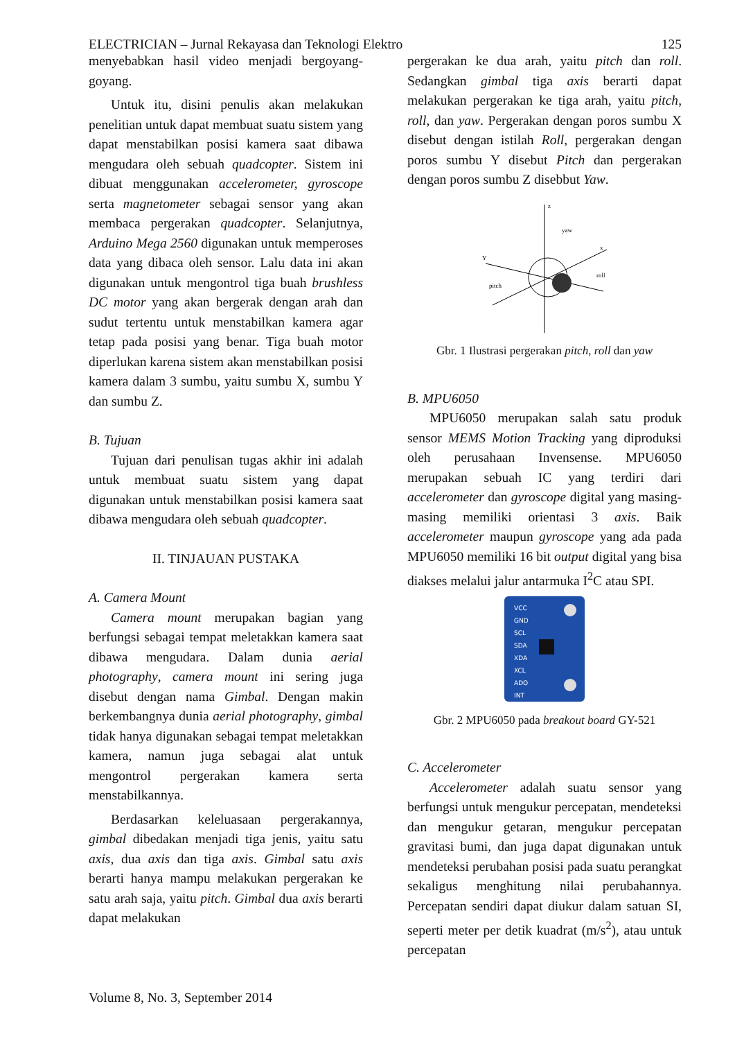ELECTRICIAN – Jurnal Rekayasa dan Teknologi Elektro 125
menyebabkan hasil video menjadi bergoyang-goyang.
Untuk itu, disini penulis akan melakukan penelitian untuk dapat membuat suatu sistem yang dapat menstabilkan posisi kamera saat dibawa mengudara oleh sebuah quadcopter. Sistem ini dibuat menggunakan accelerometer, gyroscope serta magnetometer sebagai sensor yang akan membaca pergerakan quadcopter. Selanjutnya, Arduino Mega 2560 digunakan untuk memperoses data yang dibaca oleh sensor. Lalu data ini akan digunakan untuk mengontrol tiga buah brushless DC motor yang akan bergerak dengan arah dan sudut tertentu untuk menstabilkan kamera agar tetap pada posisi yang benar. Tiga buah motor diperlukan karena sistem akan menstabilkan posisi kamera dalam 3 sumbu, yaitu sumbu X, sumbu Y dan sumbu Z.
B. Tujuan
Tujuan dari penulisan tugas akhir ini adalah untuk membuat suatu sistem yang dapat digunakan untuk menstabilkan posisi kamera saat dibawa mengudara oleh sebuah quadcopter.
II. TINJAUAN PUSTAKA
A. Camera Mount
Camera mount merupakan bagian yang berfungsi sebagai tempat meletakkan kamera saat dibawa mengudara. Dalam dunia aerial photography, camera mount ini sering juga disebut dengan nama Gimbal. Dengan makin berkembangnya dunia aerial photography, gimbal tidak hanya digunakan sebagai tempat meletakkan kamera, namun juga sebagai alat untuk mengontrol pergerakan kamera serta menstabilkannya.
Berdasarkan keleluasaan pergerakannya, gimbal dibedakan menjadi tiga jenis, yaitu satu axis, dua axis dan tiga axis. Gimbal satu axis berarti hanya mampu melakukan pergerakan ke satu arah saja, yaitu pitch. Gimbal dua axis berarti dapat melakukan
pergerakan ke dua arah, yaitu pitch dan roll. Sedangkan gimbal tiga axis berarti dapat melakukan pergerakan ke tiga arah, yaitu pitch, roll, dan yaw. Pergerakan dengan poros sumbu X disebut dengan istilah Roll, pergerakan dengan poros sumbu Y disebut Pitch dan pergerakan dengan poros sumbu Z disebbut Yaw.
z
yaw
Y
pitch
x
roll
Gbr. 1 Ilustrasi pergerakan pitch, roll dan yaw
B. MPU6050
MPU6050 merupakan salah satu produk sensor MEMS Motion Tracking yang diproduksi oleh perusahaan Invensense. MPU6050 merupakan sebuah IC yang terdiri dari accelerometer dan gyroscope digital yang masing-masing memiliki orientasi 3 axis. Baik accelerometer maupun gyroscope yang ada pada MPU6050 memiliki 16 bit output digital yang bisa diakses melalui jalur antarmuka I<sup>2</sup>C atau SPI.
VCC
GND
SCL
SDA
XDA
XCL
ADO
INT
Gbr. 2 MPU6050 pada breakout board GY-521
C. Accelerometer
Accelerometer adalah suatu sensor yang berfungsi untuk mengukur percepatan, mendeteksi dan mengukur getaran, mengukur percepatan gravitasi bumi, dan juga dapat digunakan untuk mendeteksi perubahan posisi pada suatu perangkat sekaligus menghitung nilai perubahannya. Percepatan sendiri dapat diukur dalam satuan SI, seperti meter per detik kuadrat (m/s<sup>2</sup>), atau untuk percepatan
Volume 8, No. 3, September 2014